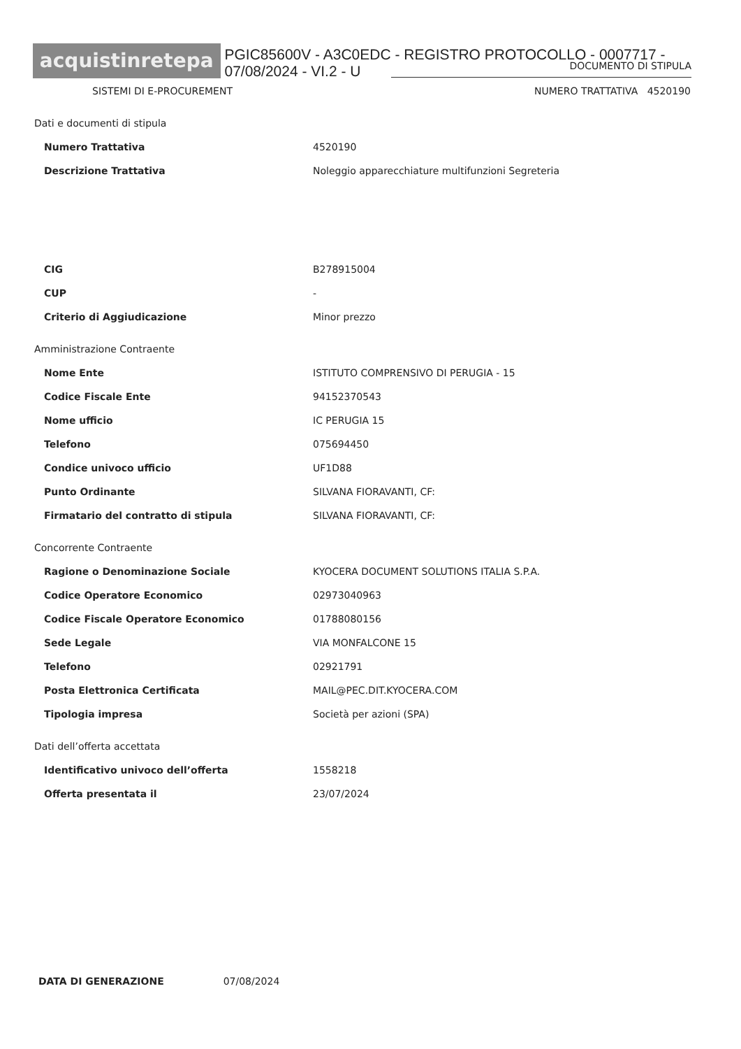acquistinretepa
PGIC85600V - A3C0EDC - REGISTRO PROTOCOLLO - 0007717 - 07/08/2024 - VI.2 - U
DOCUMENTO DI STIPULA
SISTEMI DI E-PROCUREMENT NUMERO TRATTATIVA 4520190
Dati e documenti di stipula
Numero Trattativa 4520190
Descrizione Trattativa Noleggio apparecchiature multifunzioni Segreteria
CIG B278915004
CUP -
Criterio di Aggiudicazione Minor prezzo
Amministrazione Contraente
Nome Ente ISTITUTO COMPRENSIVO DI PERUGIA - 15
Codice Fiscale Ente 94152370543
Nome ufficio IC PERUGIA 15
Telefono 075694450
Condice univoco ufficio UF1D88
Punto Ordinante SILVANA FIORAVANTI, CF:
Firmatario del contratto di stipula SILVANA FIORAVANTI, CF:
Concorrente Contraente
Ragione o Denominazione Sociale KYOCERA DOCUMENT SOLUTIONS ITALIA S.P.A.
Codice Operatore Economico 02973040963
Codice Fiscale Operatore Economico 01788080156
Sede Legale VIA MONFALCONE 15
Telefono 02921791
Posta Elettronica Certificata MAIL@PEC.DIT.KYOCERA.COM
Tipologia impresa Società per azioni (SPA)
Dati dell’offerta accettata
Identificativo univoco dell’offerta 1558218
Offerta presentata il 23/07/2024
DATA DI GENERAZIONE 07/08/2024